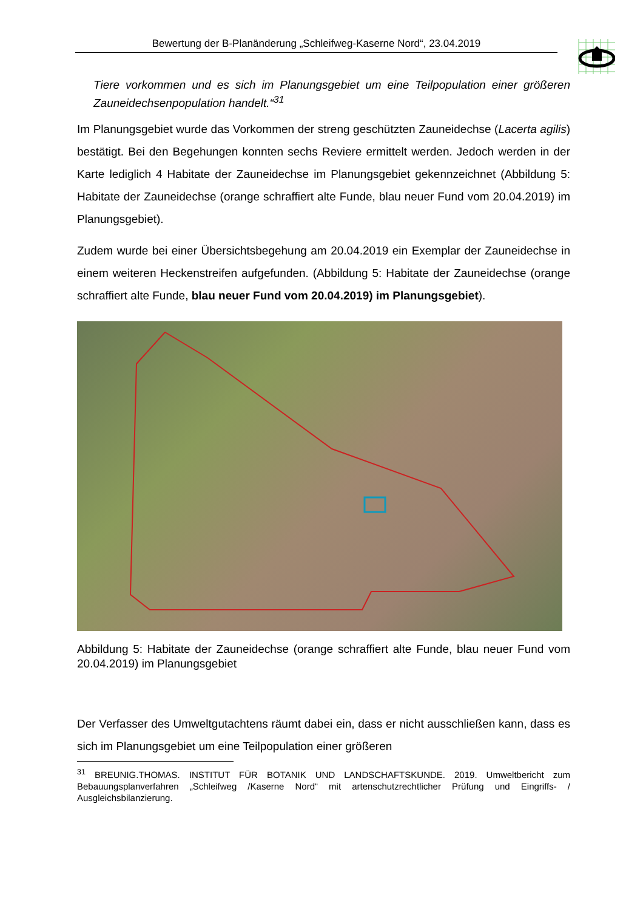Bewertung der B-Planänderung „Schleifweg-Kaserne Nord“, 23.04.2019
Tiere vorkommen und es sich im Planungsgebiet um eine Teilpopulation einer größeren Zauneidechsenpopulation handelt.“<sup>31</sup>
Im Planungsgebiet wurde das Vorkommen der streng geschützten Zauneidechse (Lacerta agilis) bestätigt. Bei den Begehungen konnten sechs Reviere ermittelt werden. Jedoch werden in der Karte lediglich 4 Habitate der Zauneidechse im Planungsgebiet gekennzeichnet (Abbildung 5: Habitate der Zauneidechse (orange schraffiert alte Funde, blau neuer Fund vom 20.04.2019) im Planungsgebiet).
Zudem wurde bei einer Übersichtsbegehung am 20.04.2019 ein Exemplar der Zauneidechse in einem weiteren Heckenstreifen aufgefunden. (Abbildung 5: Habitate der Zauneidechse (orange schraffiert alte Funde, blau neuer Fund vom 20.04.2019) im Planungsgebiet).
Abbildung 5: Habitate der Zauneidechse (orange schraffiert alte Funde, blau neuer Fund vom 20.04.2019) im Planungsgebiet
Der Verfasser des Umweltgutachtens räumt dabei ein, dass er nicht ausschließen kann, dass es sich im Planungsgebiet um eine Teilpopulation einer größeren
<sup>31</sup> BREUNIG.THOMAS. INSTITUT FÜR BOTANIK UND LANDSCHAFTSKUNDE. 2019. Umweltbericht zum Bebauungsplanverfahren „Schleifweg /Kaserne Nord“ mit artenschutzrechtlicher Prüfung und Eingriffs- / Ausgleichsbilanzierung.